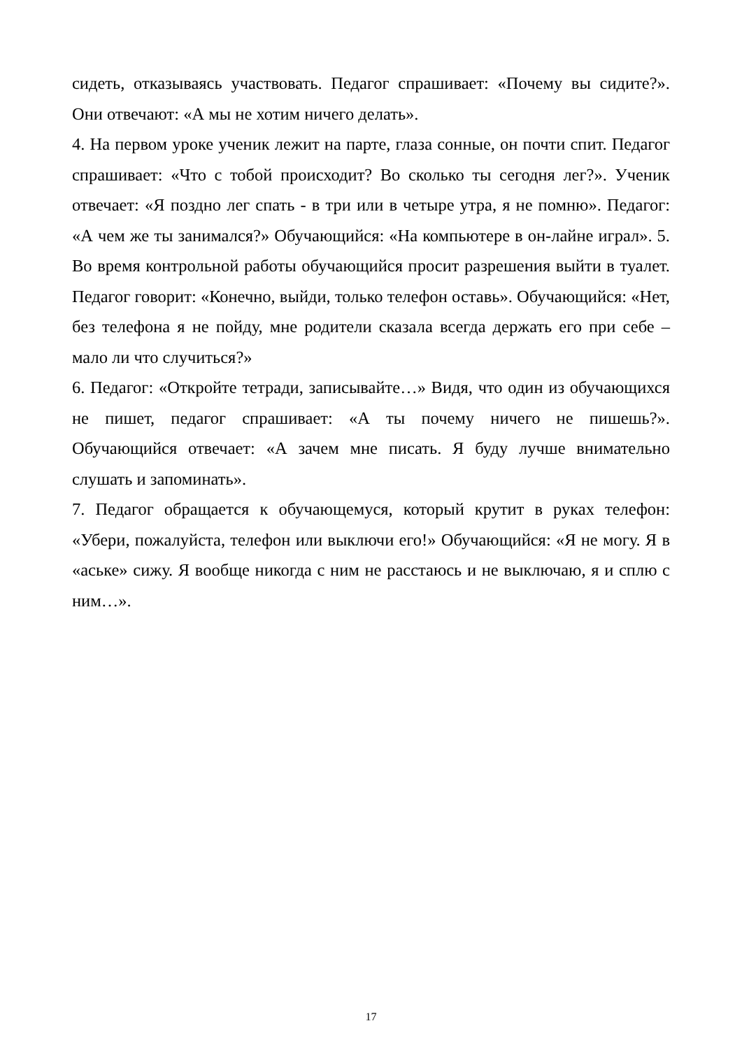сидеть, отказываясь участвовать. Педагог спрашивает: «Почему вы сидите?». Они отвечают: «А мы не хотим ничего делать».
4. На первом уроке ученик лежит на парте, глаза сонные, он почти спит. Педагог спрашивает: «Что с тобой происходит? Во сколько ты сегодня лег?». Ученик отвечает: «Я поздно лег спать - в три или в четыре утра, я не помню». Педагог: «А чем же ты занимался?» Обучающийся: «На компьютере в он-лайне играл». 5. Во время контрольной работы обучающийся просит разрешения выйти в туалет. Педагог говорит: «Конечно, выйди, только телефон оставь». Обучающийся: «Нет, без телефона я не пойду, мне родители сказала всегда держать его при себе – мало ли что случиться?»
6. Педагог: «Откройте тетради, записывайте…» Видя, что один из обучающихся не пишет, педагог спрашивает: «А ты почему ничего не пишешь?». Обучающийся отвечает: «А зачем мне писать. Я буду лучше внимательно слушать и запоминать».
7. Педагог обращается к обучающемуся, который крутит в руках телефон: «Убери, пожалуйста, телефон или выключи его!» Обучающийся: «Я не могу. Я в «аське» сижу. Я вообще никогда с ним не расстаюсь и не выключаю, я и сплю с ним…».
17